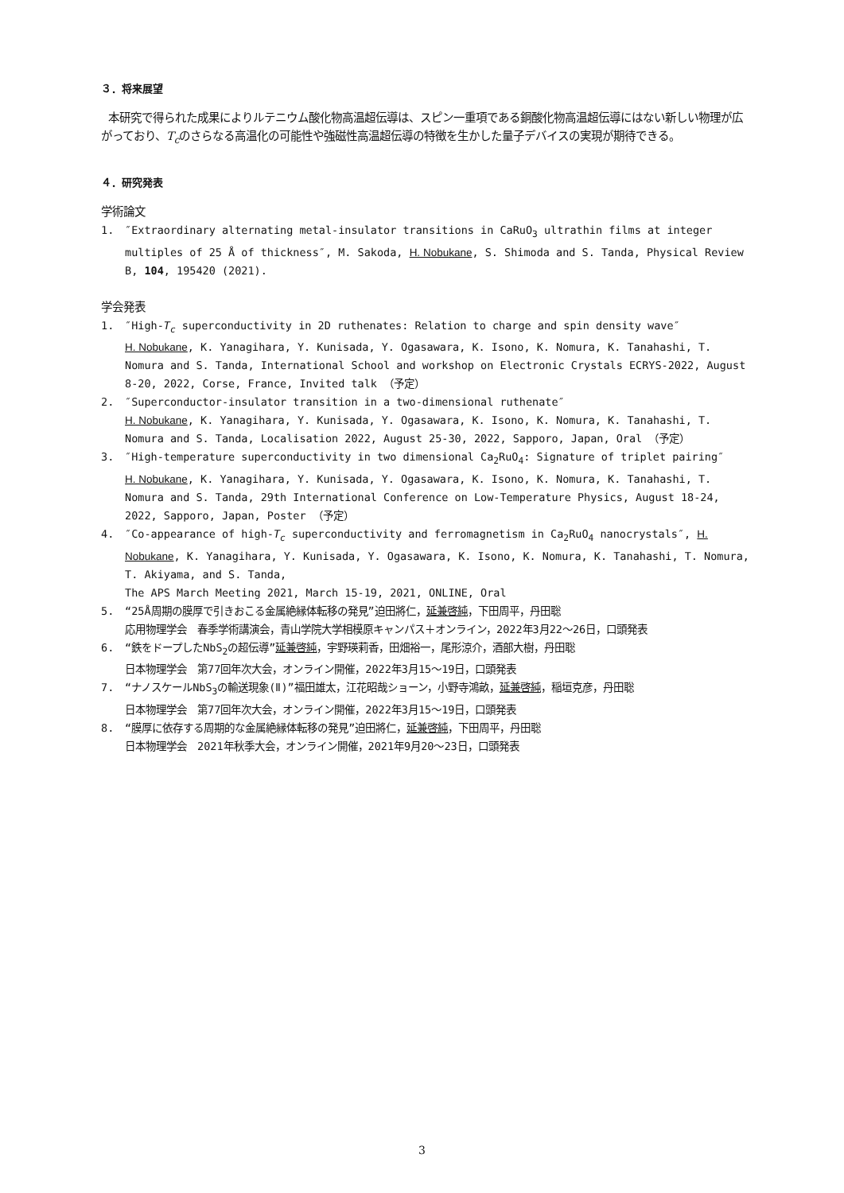３．将来展望
本研究で得られた成果によりルテニウム酸化物高温超伝導は、スピン一重項である銅酸化物高温超伝導にはない新しい物理が広がっており、T<sub>c</sub>のさらなる高温化の可能性や強磁性高温超伝導の特徴を生かした量子デバイスの実現が期待できる。
４．研究発表
学術論文
1. ″Extraordinary alternating metal-insulator transitions in CaRuO<sub>3</sub> ultrathin films at integer multiples of 25 Å of thickness″, M. Sakoda, H. Nobukane, S. Shimoda and S. Tanda, Physical Review B, 104, 195420 (2021).
学会発表
1. ″High-T<sub>c</sub> superconductivity in 2D ruthenates: Relation to charge and spin density wave″
H. Nobukane, K. Yanagihara, Y. Kunisada, Y. Ogasawara, K. Isono, K. Nomura, K. Tanahashi, T. Nomura and S. Tanda, International School and workshop on Electronic Crystals ECRYS-2022, August 8-20, 2022, Corse, France, Invited talk （予定）
2. ″Superconductor-insulator transition in a two-dimensional ruthenate″
H. Nobukane, K. Yanagihara, Y. Kunisada, Y. Ogasawara, K. Isono, K. Nomura, K. Tanahashi, T. Nomura and S. Tanda, Localisation 2022, August 25-30, 2022, Sapporo, Japan, Oral （予定）
3. ″High-temperature superconductivity in two dimensional Ca<sub>2</sub>RuO<sub>4</sub>: Signature of triplet pairing″
H. Nobukane, K. Yanagihara, Y. Kunisada, Y. Ogasawara, K. Isono, K. Nomura, K. Tanahashi, T. Nomura and S. Tanda, 29th International Conference on Low-Temperature Physics, August 18-24, 2022, Sapporo, Japan, Poster （予定）
4. ″Co-appearance of high-T<sub>c</sub> superconductivity and ferromagnetism in Ca<sub>2</sub>RuO<sub>4</sub> nanocrystals″, H. Nobukane, K. Yanagihara, Y. Kunisada, Y. Ogasawara, K. Isono, K. Nomura, K. Tanahashi, T. Nomura, T. Akiyama, and S. Tanda,
The APS March Meeting 2021, March 15-19, 2021, ONLINE, Oral
5. “25Å周期の膜厚で引きおこる金属絶縁体転移の発見”迫田將仁，延兼啓純，下田周平，丹田聡
応用物理学会　春季学術講演会，青山学院大学相模原キャンパス＋オンライン，2022年3月22〜26日，口頭発表
6. “鉄をドープしたNbS<sub>2</sub>の超伝導”延兼啓純，宇野瑛莉香，田畑裕一，尾形涼介，酒部大樹，丹田聡
日本物理学会　第77回年次大会，オンライン開催，2022年3月15〜19日，口頭発表
7. “ナノスケールNbS<sub>3</sub>の輸送現象(Ⅱ)”福田雄太，江花昭哉ショーン，小野寺鴻畝，延兼啓純，稲垣克彦，丹田聡
日本物理学会　第77回年次大会，オンライン開催，2022年3月15〜19日，口頭発表
8. “膜厚に依存する周期的な金属絶縁体転移の発見”迫田將仁，延兼啓純，下田周平，丹田聡
日本物理学会　2021年秋季大会，オンライン開催，2021年9月20〜23日，口頭発表
3